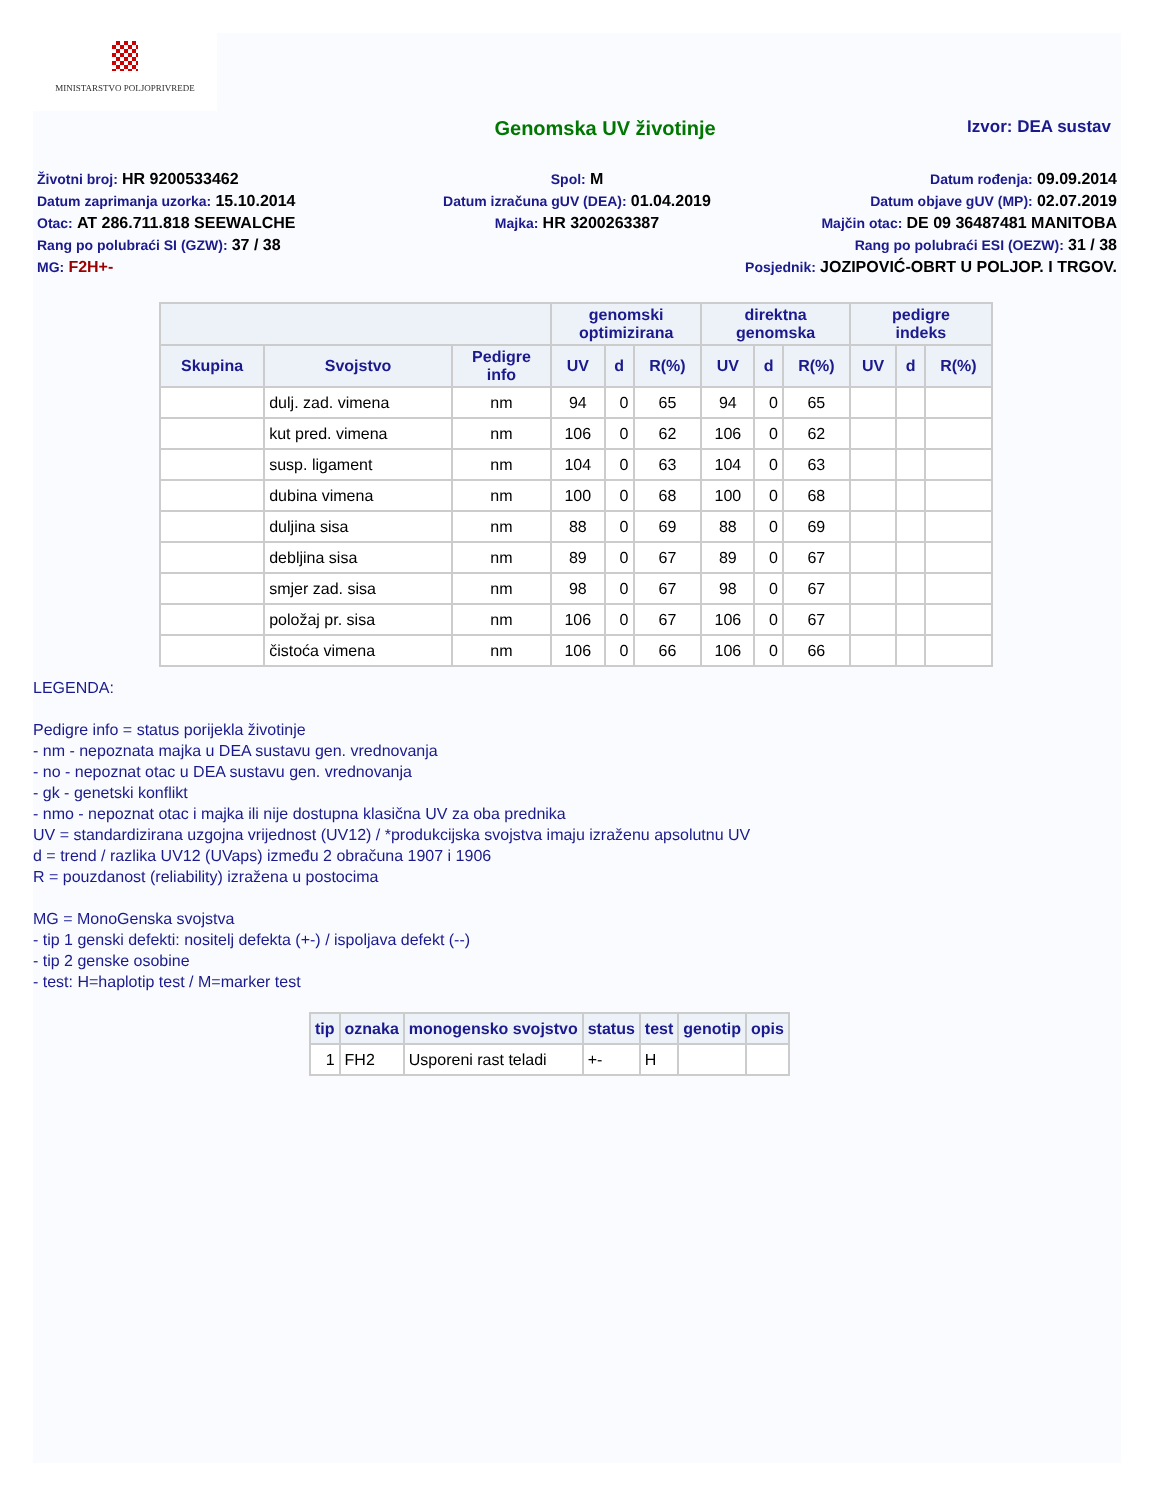MINISTARSTVO POLJOPRIVREDE
Genomska UV životinje
Izvor: DEA sustav
Životni broj: HR 9200533462 Spol: M Datum rođenja: 09.09.2014
Datum zaprimanja uzorka: 15.10.2014 Datum izračuna gUV (DEA): 01.04.2019 Datum objave gUV (MP): 02.07.2019
Otac: AT 286.711.818 SEEWALCHE Majka: HR 3200263387 Majčin otac: DE 09 36487481 MANITOBA
Rang po polubraći SI (GZW): 37 / 38 Rang po polubraći ESI (OEZW): 31 / 38
MG: F2H+- Posjednik: JOZIPOVIĆ-OBRT U POLJOP. I TRGOV.
| | | | genomski optimizirana | | | direktna genomska | | | pedigre indeks | | |
| --- | --- | --- | --- | --- | --- | --- | --- | --- | --- | --- | --- |
| Skupina | Svojstvo | Pedigre info | UV | d | R(%) | UV | d | R(%) | UV | d | R(%) |
| | dulj. zad. vimena | nm | 94 | 0 | 65 | 94 | 0 | 65 | | | |
| | kut pred. vimena | nm | 106 | 0 | 62 | 106 | 0 | 62 | | | |
| | susp. ligament | nm | 104 | 0 | 63 | 104 | 0 | 63 | | | |
| | dubina vimena | nm | 100 | 0 | 68 | 100 | 0 | 68 | | | |
| | duljina sisa | nm | 88 | 0 | 69 | 88 | 0 | 69 | | | |
| | debljina sisa | nm | 89 | 0 | 67 | 89 | 0 | 67 | | | |
| | smjer zad. sisa | nm | 98 | 0 | 67 | 98 | 0 | 67 | | | |
| | položaj pr. sisa | nm | 106 | 0 | 67 | 106 | 0 | 67 | | | |
| | čistoća vimena | nm | 106 | 0 | 66 | 106 | 0 | 66 | | | |
LEGENDA:
Pedigre info = status porijekla životinje
- nm - nepoznata majka u DEA sustavu gen. vrednovanja
- no - nepoznat otac u DEA sustavu gen. vrednovanja
- gk - genetski konflikt
- nmo - nepoznat otac i majka ili nije dostupna klasična UV za oba prednika
UV = standardizirana uzgojna vrijednost (UV12) / *produkcijska svojstva imaju izraženu apsolutnu UV
d = trend / razlika UV12 (UVaps) između 2 obračuna 1907 i 1906
R = pouzdanost (reliability) izražena u postocima
MG = MonoGenska svojstva
- tip 1 genski defekti: nositelj defekta (+-) / ispoljava defekt (--)
- tip 2 genske osobine
- test: H=haplotip test / M=marker test
| tip | oznaka | monogensko svojstvo | status | test | genotip | opis |
| --- | --- | --- | --- | --- | --- | --- |
| 1 | FH2 | Usporeni rast teladi | +- | H | | |